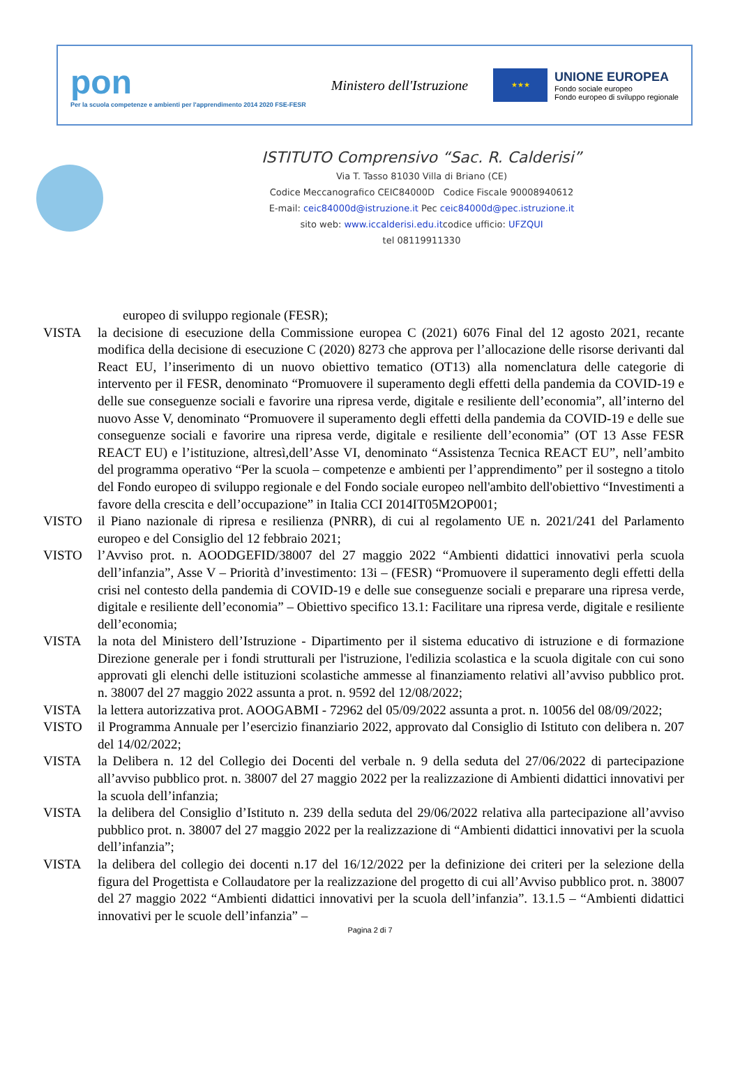pon
Per la scuola competenze e ambienti per l'apprendimento 2014 2020 FSE-FESR
Ministero dell'Istruzione
★★★
UNIONE EUROPEA
Fondo sociale europeo
Fondo europeo di sviluppo regionale
ISTITUTO Comprensivo “Sac. R. Calderisi”
Via T. Tasso 81030 Villa di Briano (CE)
Codice Meccanografico CEIC84000D Codice Fiscale 90008940612
E-mail: ceic84000d@istruzione.it Pec ceic84000d@pec.istruzione.it
sito web: www.iccalderisi.edu.itcodice ufficio: UFZQUI
tel 08119911330
europeo di sviluppo regionale (FESR);
VISTA la decisione di esecuzione della Commissione europea C (2021) 6076 Final del 12 agosto 2021, recante modifica della decisione di esecuzione C (2020) 8273 che approva per l’allocazione delle risorse derivanti dal React EU, l’inserimento di un nuovo obiettivo tematico (OT13) alla nomenclatura delle categorie di intervento per il FESR, denominato “Promuovere il superamento degli effetti della pandemia da COVID-19 e delle sue conseguenze sociali e favorire una ripresa verde, digitale e resiliente dell’economia”, all’interno del nuovo Asse V, denominato “Promuovere il superamento degli effetti della pandemia da COVID-19 e delle sue conseguenze sociali e favorire una ripresa verde, digitale e resiliente dell’economia” (OT 13 Asse FESR REACT EU) e l’istituzione, altresì,dell’Asse VI, denominato “Assistenza Tecnica REACT EU”, nell’ambito del programma operativo “Per la scuola – competenze e ambienti per l’apprendimento” per il sostegno a titolo del Fondo europeo di sviluppo regionale e del Fondo sociale europeo nell'ambito dell'obiettivo “Investimenti a favore della crescita e dell’occupazione” in Italia CCI 2014IT05M2OP001;
VISTO il Piano nazionale di ripresa e resilienza (PNRR), di cui al regolamento UE n. 2021/241 del Parlamento europeo e del Consiglio del 12 febbraio 2021;
VISTO l’Avviso prot. n. AOODGEFID/38007 del 27 maggio 2022 “Ambienti didattici innovativi perla scuola dell’infanzia”, Asse V – Priorità d’investimento: 13i – (FESR) “Promuovere il superamento degli effetti della crisi nel contesto della pandemia di COVID-19 e delle sue conseguenze sociali e preparare una ripresa verde, digitale e resiliente dell’economia” – Obiettivo specifico 13.1: Facilitare una ripresa verde, digitale e resiliente dell’economia;
VISTA la nota del Ministero dell’Istruzione - Dipartimento per il sistema educativo di istruzione e di formazione Direzione generale per i fondi strutturali per l'istruzione, l'edilizia scolastica e la scuola digitale con cui sono approvati gli elenchi delle istituzioni scolastiche ammesse al finanziamento relativi all’avviso pubblico prot. n. 38007 del 27 maggio 2022 assunta a prot. n. 9592 del 12/08/2022;
VISTA la lettera autorizzativa prot. AOOGABMI - 72962 del 05/09/2022 assunta a prot. n. 10056 del 08/09/2022;
VISTO il Programma Annuale per l’esercizio finanziario 2022, approvato dal Consiglio di Istituto con delibera n. 207 del 14/02/2022;
VISTA la Delibera n. 12 del Collegio dei Docenti del verbale n. 9 della seduta del 27/06/2022 di partecipazione all’avviso pubblico prot. n. 38007 del 27 maggio 2022 per la realizzazione di Ambienti didattici innovativi per la scuola dell’infanzia;
VISTA la delibera del Consiglio d’Istituto n. 239 della seduta del 29/06/2022 relativa alla partecipazione all’avviso pubblico prot. n. 38007 del 27 maggio 2022 per la realizzazione di “Ambienti didattici innovativi per la scuola dell’infanzia”;
VISTA la delibera del collegio dei docenti n.17 del 16/12/2022 per la definizione dei criteri per la selezione della figura del Progettista e Collaudatore per la realizzazione del progetto di cui all’Avviso pubblico prot. n. 38007 del 27 maggio 2022 “Ambienti didattici innovativi per la scuola dell’infanzia”. 13.1.5 – “Ambienti didattici innovativi per le scuole dell’infanzia” –
Pagina 2 di 7